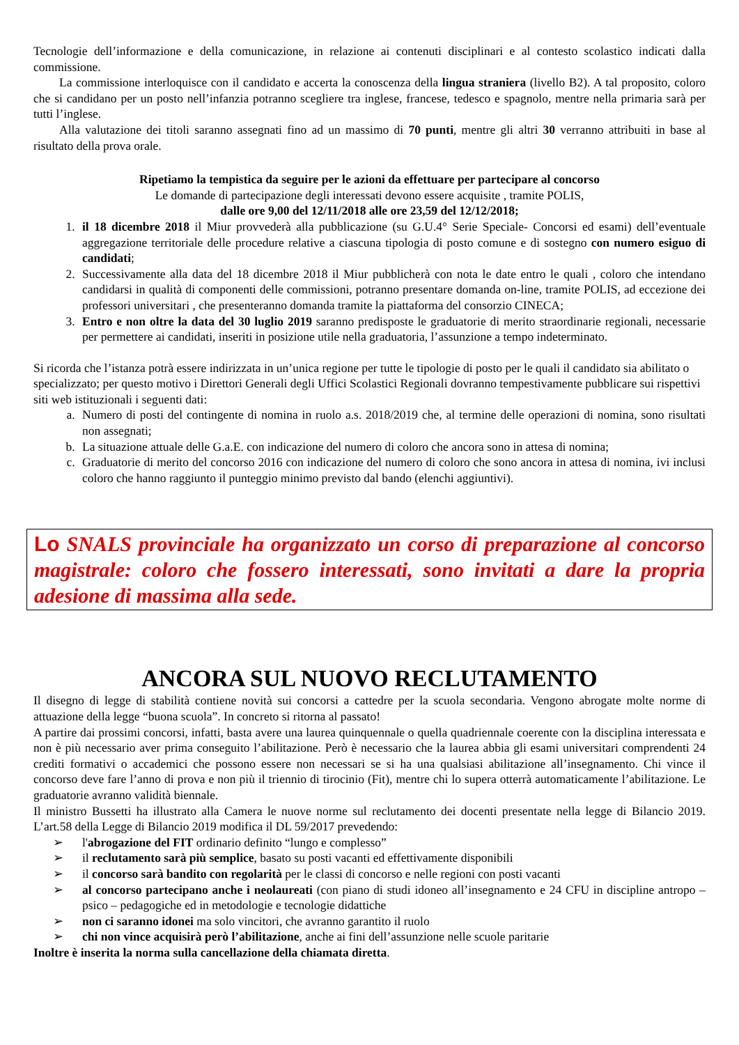Tecnologie dell’informazione e della comunicazione, in relazione ai contenuti disciplinari e al contesto scolastico indicati dalla commissione.
La commissione interloquisce con il candidato e accerta la conoscenza della lingua straniera (livello B2). A tal proposito, coloro che si candidano per un posto nell’infanzia potranno scegliere tra inglese, francese, tedesco e spagnolo, mentre nella primaria sarà per tutti l’inglese.
Alla valutazione dei titoli saranno assegnati fino ad un massimo di 70 punti, mentre gli altri 30 verranno attribuiti in base al risultato della prova orale.
Ripetiamo la tempistica da seguire per le azioni da effettuare per partecipare al concorso
Le domande di partecipazione degli interessati devono essere acquisite , tramite POLIS,
dalle ore 9,00 del 12/11/2018 alle ore 23,59 del 12/12/2018;
1. il 18 dicembre 2018 il Miur provvederà alla pubblicazione (su G.U.4° Serie Speciale- Concorsi ed esami) dell’eventuale aggregazione territoriale delle procedure relative a ciascuna tipologia di posto comune e di sostegno con numero esiguo di candidati;
2. Successivamente alla data del 18 dicembre 2018 il Miur pubblicherà con nota le date entro le quali , coloro che intendano candidarsi in qualità di componenti delle commissioni, potranno presentare domanda on-line, tramite POLIS, ad eccezione dei professori universitari , che presenteranno domanda tramite la piattaforma del consorzio CINECA;
3. Entro e non oltre la data del 30 luglio 2019 saranno predisposte le graduatorie di merito straordinarie regionali, necessarie per permettere ai candidati, inseriti in posizione utile nella graduatoria, l’assunzione a tempo indeterminato.
Si ricorda che l’istanza potrà essere indirizzata in un’unica regione per tutte le tipologie di posto per le quali il candidato sia abilitato o specializzato; per questo motivo i Direttori Generali degli Uffici Scolastici Regionali dovranno tempestivamente pubblicare sui rispettivi siti web istituzionali i seguenti dati:
a. Numero di posti del contingente di nomina in ruolo a.s. 2018/2019 che, al termine delle operazioni di nomina, sono risultati non assegnati;
b. La situazione attuale delle G.a.E. con indicazione del numero di coloro che ancora sono in attesa di nomina;
c. Graduatorie di merito del concorso 2016 con indicazione del numero di coloro che sono ancora in attesa di nomina, ivi inclusi coloro che hanno raggiunto il punteggio minimo previsto dal bando (elenchi aggiuntivi).
Lo SNALS provinciale ha organizzato un corso di preparazione al concorso magistrale: coloro che fossero interessati, sono invitati a dare la propria adesione di massima alla sede.
ANCORA SUL NUOVO RECLUTAMENTO
Il disegno di legge di stabilità contiene novità sui concorsi a cattedre per la scuola secondaria. Vengono abrogate molte norme di attuazione della legge “buona scuola”. In concreto si ritorna al passato!
A partire dai prossimi concorsi, infatti, basta avere una laurea quinquennale o quella quadriennale coerente con la disciplina interessata e non è più necessario aver prima conseguito l’abilitazione. Però è necessario che la laurea abbia gli esami universitari comprendenti 24 crediti formativi o accademici che possono essere non necessari se si ha una qualsiasi abilitazione all’insegnamento. Chi vince il concorso deve fare l’anno di prova e non più il triennio di tirocinio (Fit), mentre chi lo supera otterrà automaticamente l’abilitazione. Le graduatorie avranno validità biennale.
Il ministro Bussetti ha illustrato alla Camera le nuove norme sul reclutamento dei docenti presentate nella legge di Bilancio 2019. L’art.58 della Legge di Bilancio 2019 modifica il DL 59/2017 prevedendo:
➢ l'abrogazione del FIT ordinario definito “lungo e complesso”
➢ il reclutamento sarà più semplice, basato su posti vacanti ed effettivamente disponibili
➢ il concorso sarà bandito con regolarità per le classi di concorso e nelle regioni con posti vacanti
➢ al concorso partecipano anche i neolaureati (con piano di studi idoneo all’insegnamento e 24 CFU in discipline antropo – psico – pedagogiche ed in metodologie e tecnologie didattiche
➢ non ci saranno idonei ma solo vincitori, che avranno garantito il ruolo
➢ chi non vince acquisirà però l’abilitazione, anche ai fini dell’assunzione nelle scuole paritarie
Inoltre è inserita la norma sulla cancellazione della chiamata diretta.